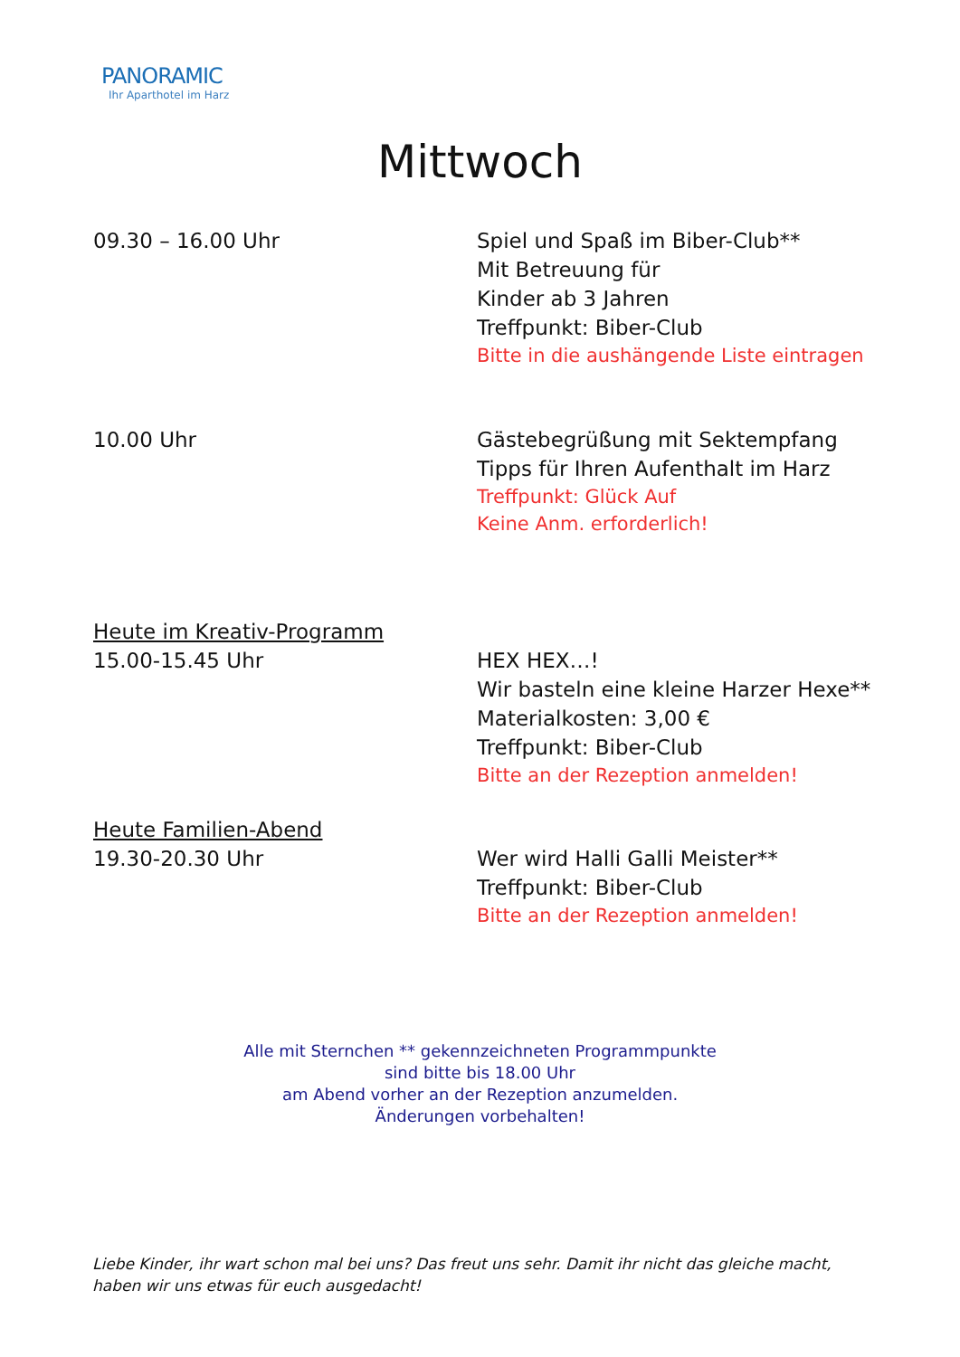PANORAMIC
Ihr Aparthotel im Harz
Mittwoch
09.30 – 16.00 Uhr Spiel und Spaß im Biber-Club**
Mit Betreuung für
Kinder ab 3 Jahren
Treffpunkt: Biber-Club
Bitte in die aushängende Liste eintragen
10.00 Uhr Gästebegrüßung mit Sektempfang
Tipps für Ihren Aufenthalt im Harz
Treffpunkt: Glück Auf
Keine Anm. erforderlich!
Heute im Kreativ-Programm
15.00-15.45 Uhr
HEX HEX…!
Wir basteln eine kleine Harzer Hexe**
Materialkosten: 3,00 €
Treffpunkt: Biber-Club
Bitte an der Rezeption anmelden!
Heute Familien-Abend
19.30-20.30 Uhr
Wer wird Halli Galli Meister**
Treffpunkt: Biber-Club
Bitte an der Rezeption anmelden!
Alle mit Sternchen ** gekennzeichneten Programmpunkte
sind bitte bis 18.00 Uhr
am Abend vorher an der Rezeption anzumelden.
Änderungen vorbehalten!
Liebe Kinder, ihr wart schon mal bei uns? Das freut uns sehr. Damit ihr nicht das gleiche macht, haben wir uns etwas für euch ausgedacht!